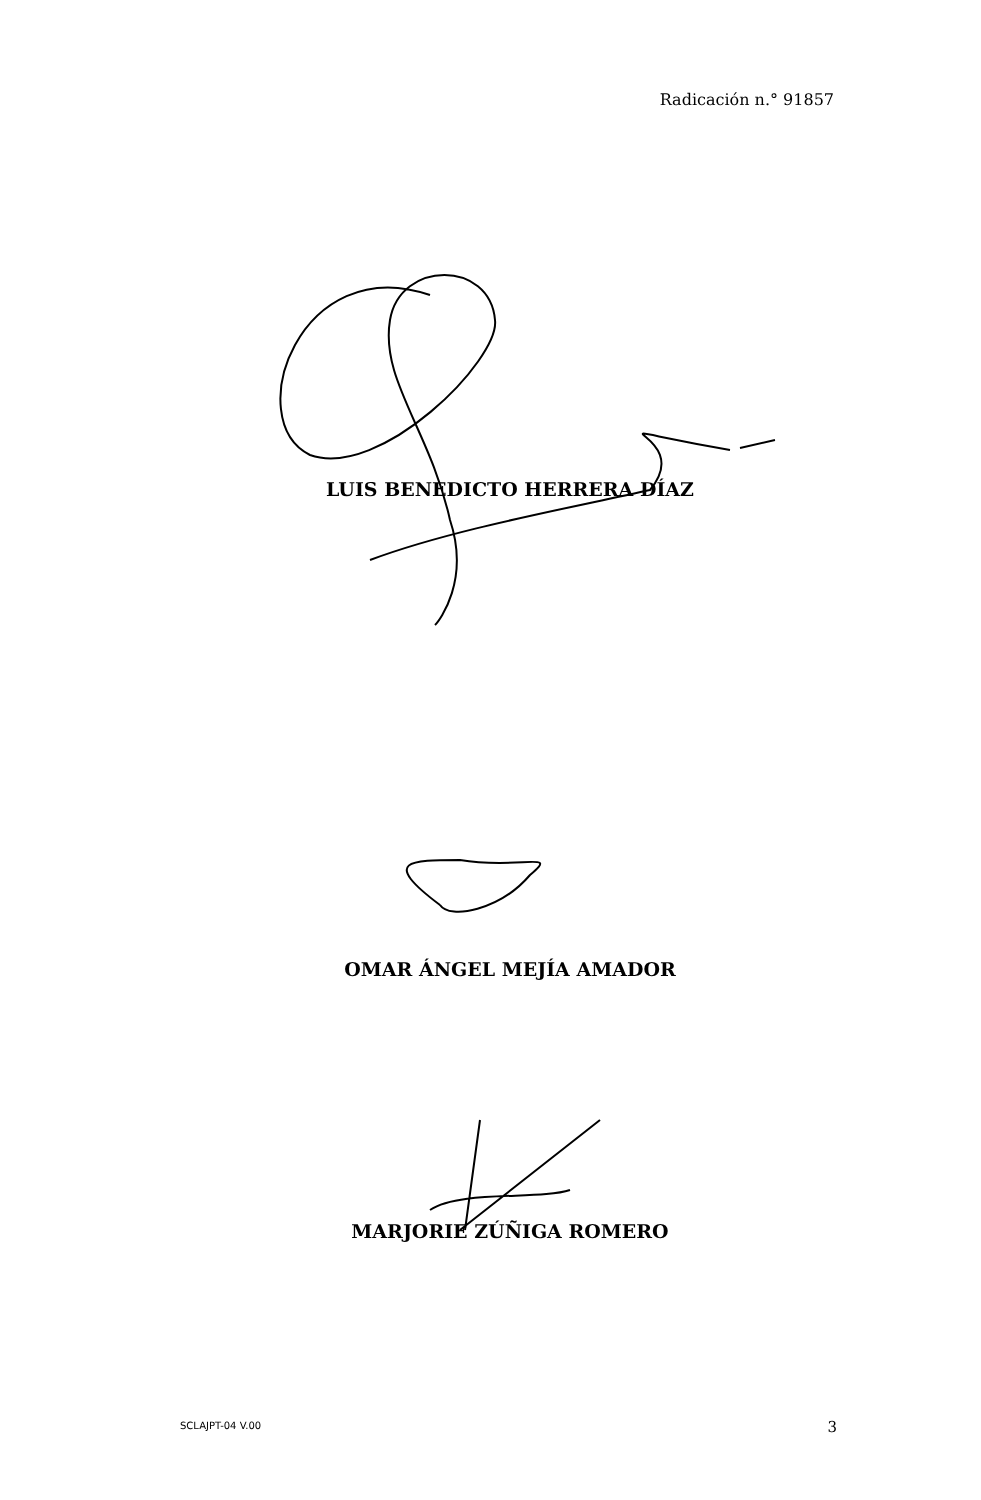Radicación n.° 91857
LUIS BENEDICTO HERRERA DÍAZ
OMAR ÁNGEL MEJÍA AMADOR
MARJORIE ZÚÑIGA ROMERO
SCLAJPT-04 V.00 3